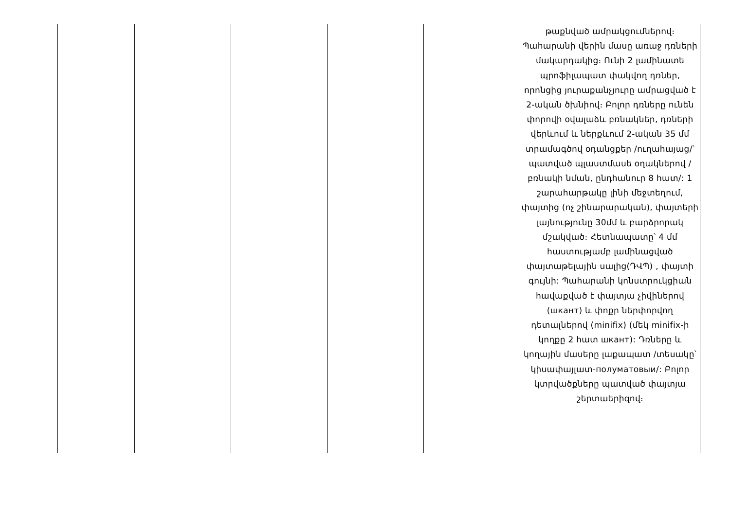| | | | | | թաքնված ամրակցումներով։ Պահարանի վերին մասը առաջ դռների մակարդակից։ Ունի 2 լամինատե պրոֆիլապատ փակվող դռներ, որոնցից յուրաքանչյուրը ամրացված է 2-ական ծխնիով։ Բոլոր դռները ունեն փորովի օվալաձև բռնակներ, դռների վերևում և ներքևում 2-ական 35 մմ տրամագծով օդանցքեր /ուղահայաց/՝ պատված պլաստմասե օղակներով /բռնակի նման, ընդհանուր 8 հատ/: 1 շարահարթակը լինի մեջտեղում, փայտից (ոչ շինարարական), փայտերի լայնությունը 30մմ և բարձրորակ մշակված։ Հետնապատը՝ 4 մմ հաստությամբ լամինացված փայտաթելային սալից(ԴՎՊ) , փայտի գույնի: Պահարանի կոնստրուկցիան հավաքված է փայտյա չիվիներով (шкант) և փոքր ներփորվող դետալներով (minifix) (մեկ minifix-ի կողքը 2 հատ шкант): Դռները և կողային մասերը լաքապատ /տեսակը՝ կիսափայլատ-полуматовыи/: Բոլոր կտրվածքները պատված փայտյա շերտաերիզով։ |